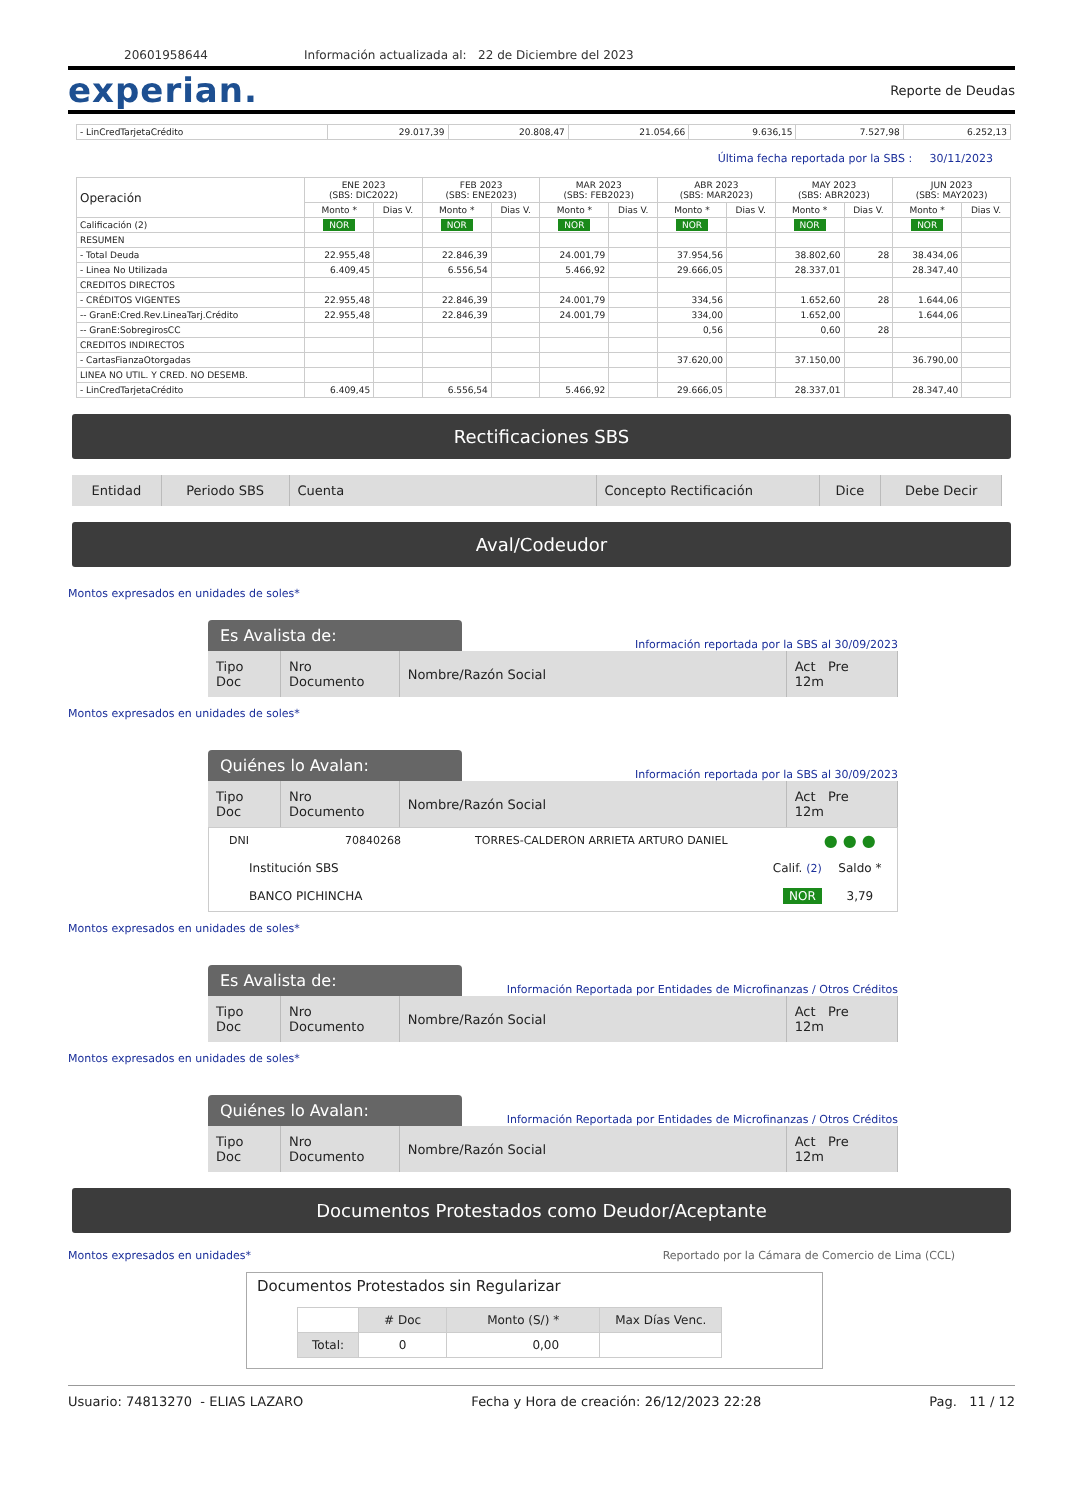20601958644 Información actualizada al: 22 de Diciembre del 2023
experian. Reporte de Deudas
| - LinCredTarjetaCrédito | 29.017,39 | 20.808,47 | 21.054,66 | 9.636,15 | 7.527,98 | 6.252,13 |
Última fecha reportada por la SBS : 30/11/2023
| Operación | ENE 2023 (SBS: DIC2022) | | FEB 2023 (SBS: ENE2023) | | MAR 2023 (SBS: FEB2023) | | ABR 2023 (SBS: MAR2023) | | MAY 2023 (SBS: ABR2023) | | JUN 2023 (SBS: MAY2023) | |
| --- | --- | --- | --- | --- | --- | --- | --- | --- | --- | --- | --- | --- |
| | Monto * | Dias V. | Monto * | Dias V. | Monto * | Dias V. | Monto * | Dias V. | Monto * | Dias V. | Monto * | Dias V. |
| Calificación (2) | NOR | | NOR | | NOR | | NOR | | NOR | | NOR | |
| RESUMEN | | | | | | | | | | | | |
| - Total Deuda | 22.955,48 | | 22.846,39 | | 24.001,79 | | 37.954,56 | | 38.802,60 | 28 | 38.434,06 | |
| - Linea No Utilizada | 6.409,45 | | 6.556,54 | | 5.466,92 | | 29.666,05 | | 28.337,01 | | 28.347,40 | |
| CREDITOS DIRECTOS | | | | | | | | | | | | |
| - CRÉDITOS VIGENTES | 22.955,48 | | 22.846,39 | | 24.001,79 | | 334,56 | | 1.652,60 | 28 | 1.644,06 | |
| -- GranE:Cred.Rev.LineaTarj.Crédito | 22.955,48 | | 22.846,39 | | 24.001,79 | | 334,00 | | 1.652,00 | | 1.644,06 | |
| -- GranE:SobregirosCC | | | | | | | 0,56 | | 0,60 | 28 | | |
| CREDITOS INDIRECTOS | | | | | | | | | | | | |
| - CartasFianzaOtorgadas | | | | | | | 37.620,00 | | 37.150,00 | | 36.790,00 | |
| LINEA NO UTIL. Y CRED. NO DESEMB. | | | | | | | | | | | | |
| - LinCredTarjetaCrédito | 6.409,45 | | 6.556,54 | | 5.466,92 | | 29.666,05 | | 28.337,01 | | 28.347,40 | |
Rectificaciones SBS
| Entidad | Periodo SBS | Cuenta | Concepto Rectificación | Dice | Debe Decir |
Aval/Codeudor
Montos expresados en unidades de soles*
Es Avalista de:
Información reportada por la SBS al 30/09/2023
| Tipo Doc | Nro Documento | Nombre/Razón Social | Act Pre 12m |
Montos expresados en unidades de soles*
Quiénes lo Avalan:
Información reportada por la SBS al 30/09/2023
| Tipo Doc | Nro Documento | Nombre/Razón Social | Act Pre 12m |
| DNI | 70840268 | TORRES-CALDERON ARRIETA ARTURO DANIEL | ● ● ● |
| Institución SBS BANCO PICHINCHA | | Calif. (2) NOR | Saldo * 3,79 |
Montos expresados en unidades de soles*
Es Avalista de:
Información Reportada por Entidades de Microfinanzas / Otros Créditos
| Tipo Doc | Nro Documento | Nombre/Razón Social | Act Pre 12m |
Montos expresados en unidades de soles*
Quiénes lo Avalan:
Información Reportada por Entidades de Microfinanzas / Otros Créditos
| Tipo Doc | Nro Documento | Nombre/Razón Social | Act Pre 12m |
Documentos Protestados como Deudor/Aceptante
Montos expresados en unidades* Reportado por la Cámara de Comercio de Lima (CCL)
Documentos Protestados sin Regularizar
| | # Doc | Monto (S/) * | Max Días Venc. |
| Total: | 0 | 0,00 | |
Usuario: 74813270 - ELIAS LAZARO Fecha y Hora de creación: 26/12/2023 22:28 Pag. 11 / 12